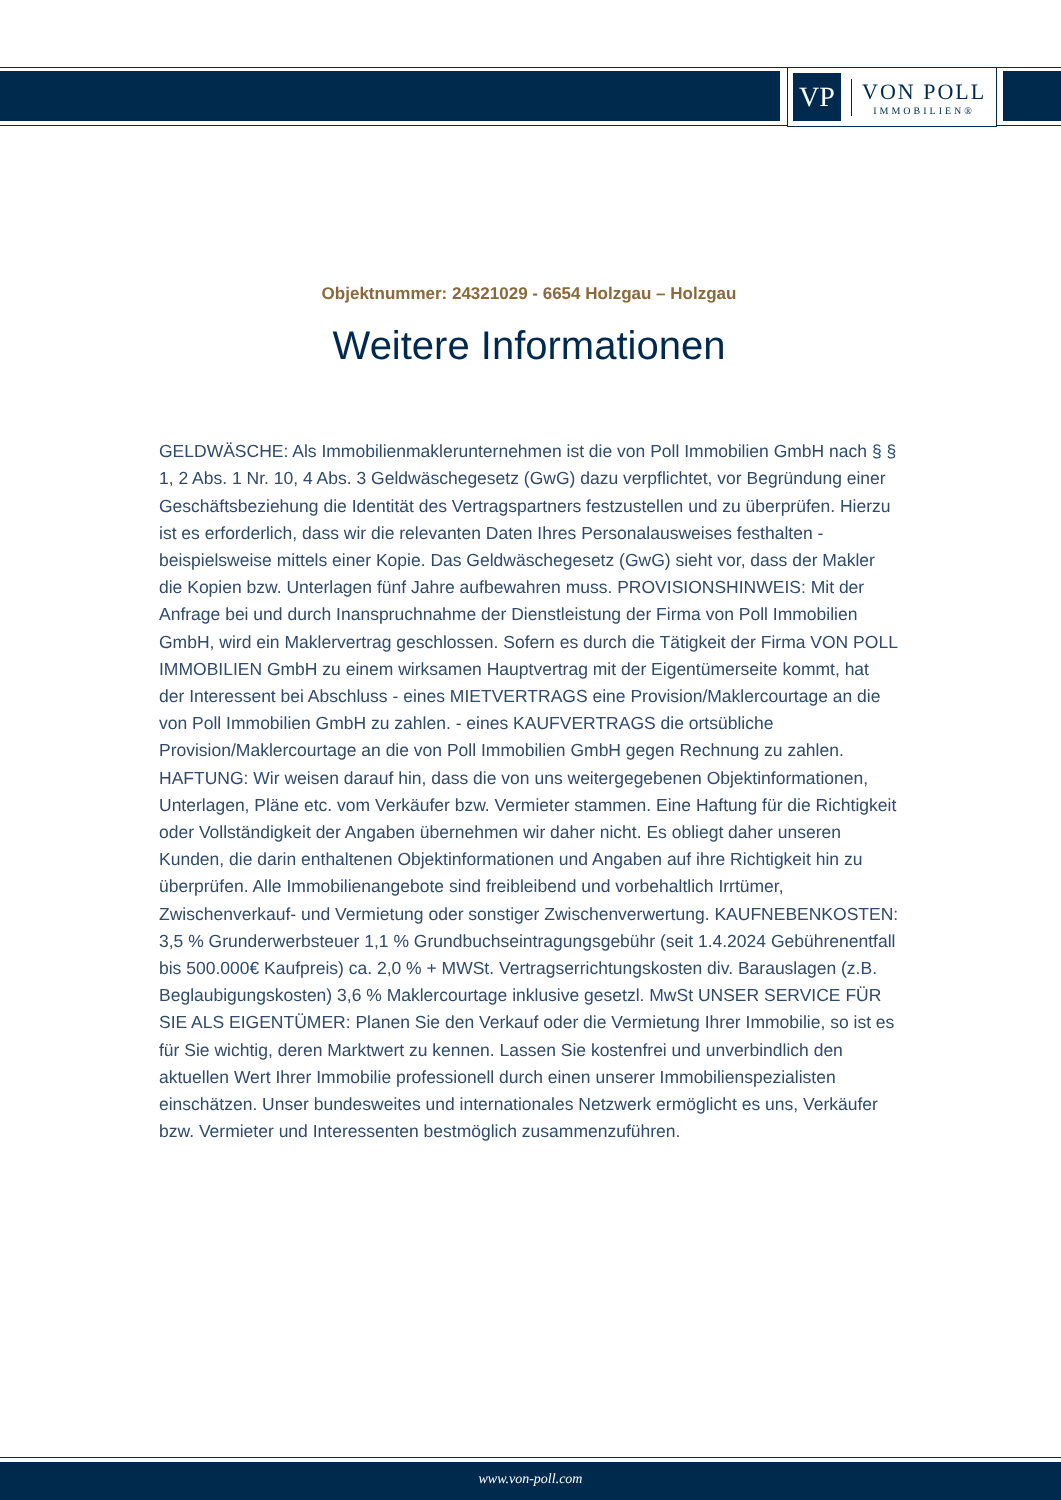VP
VON POLL
IMMOBILIEN®
Objektnummer: 24321029 - 6654 Holzgau – Holzgau
Weitere Informationen
GELDWÄSCHE: Als Immobilienmaklerunternehmen ist die von Poll Immobilien GmbH nach § § 1, 2 Abs. 1 Nr. 10, 4 Abs. 3 Geldwäschegesetz (GwG) dazu verpflichtet, vor Begründung einer Geschäftsbeziehung die Identität des Vertragspartners festzustellen und zu überprüfen. Hierzu ist es erforderlich, dass wir die relevanten Daten Ihres Personalausweises festhalten - beispielsweise mittels einer Kopie. Das Geldwäschegesetz (GwG) sieht vor, dass der Makler die Kopien bzw. Unterlagen fünf Jahre aufbewahren muss. PROVISIONSHINWEIS: Mit der Anfrage bei und durch Inanspruchnahme der Dienstleistung der Firma von Poll Immobilien GmbH, wird ein Maklervertrag geschlossen. Sofern es durch die Tätigkeit der Firma VON POLL IMMOBILIEN GmbH zu einem wirksamen Hauptvertrag mit der Eigentümerseite kommt, hat der Interessent bei Abschluss - eines MIETVERTRAGS eine Provision/Maklercourtage an die von Poll Immobilien GmbH zu zahlen. - eines KAUFVERTRAGS die ortsübliche Provision/Maklercourtage an die von Poll Immobilien GmbH gegen Rechnung zu zahlen. HAFTUNG: Wir weisen darauf hin, dass die von uns weitergegebenen Objektinformationen, Unterlagen, Pläne etc. vom Verkäufer bzw. Vermieter stammen. Eine Haftung für die Richtigkeit oder Vollständigkeit der Angaben übernehmen wir daher nicht. Es obliegt daher unseren Kunden, die darin enthaltenen Objektinformationen und Angaben auf ihre Richtigkeit hin zu überprüfen. Alle Immobilienangebote sind freibleibend und vorbehaltlich Irrtümer, Zwischenverkauf- und Vermietung oder sonstiger Zwischenverwertung. KAUFNEBENKOSTEN: 3,5 % Grunderwerbsteuer 1,1 % Grundbuchseintragungsgebühr (seit 1.4.2024 Gebührenentfall bis 500.000€ Kaufpreis) ca. 2,0 % + MWSt. Vertragserrichtungskosten div. Barauslagen (z.B. Beglaubigungskosten) 3,6 % Maklercourtage inklusive gesetzl. MwSt UNSER SERVICE FÜR SIE ALS EIGENTÜMER: Planen Sie den Verkauf oder die Vermietung Ihrer Immobilie, so ist es für Sie wichtig, deren Marktwert zu kennen. Lassen Sie kostenfrei und unverbindlich den aktuellen Wert Ihrer Immobilie professionell durch einen unserer Immobilienspezialisten einschätzen. Unser bundesweites und internationales Netzwerk ermöglicht es uns, Verkäufer bzw. Vermieter und Interessenten bestmöglich zusammenzuführen.
www.von-poll.com